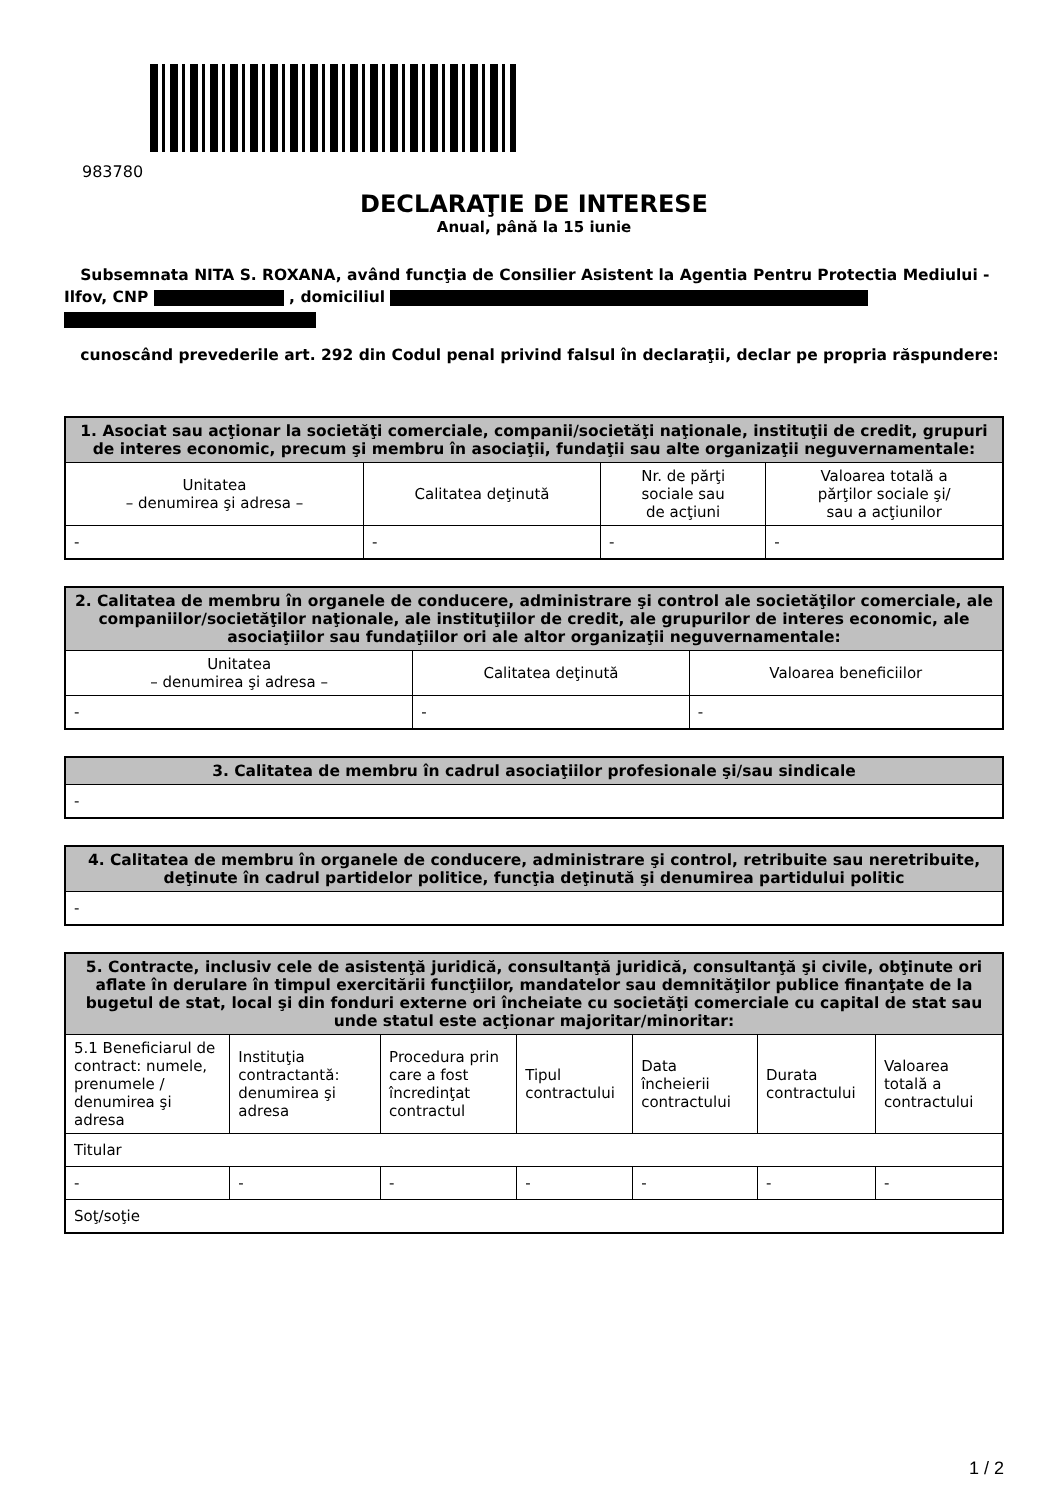983780
DECLARAŢIE DE INTERESE
Anual, până la 15 iunie
Subsemnata NITA S. ROXANA, având funcţia de Consilier Asistent la Agentia Pentru Protectia Mediului - Ilfov, CNP , domiciliul
cunoscând prevederile art. 292 din Codul penal privind falsul în declaraţii, declar pe propria răspundere:
| 1. Asociat sau acţionar la societăţi comerciale, companii/societăţi naţionale, instituţii de credit, grupuri de interes economic, precum şi membru în asociaţii, fundaţii sau alte organizaţii neguvernamentale: | | | |
| --- | --- | --- | --- |
| Unitatea – denumirea şi adresa – | Calitatea deţinută | Nr. de părţi sociale sau de acţiuni | Valoarea totală a părţilor sociale şi/ sau a acţiunilor |
| - | - | - | - |
| 2. Calitatea de membru în organele de conducere, administrare şi control ale societăţilor comerciale, ale companiilor/societăţilor naţionale, ale instituţiilor de credit, ale grupurilor de interes economic, ale asociaţiilor sau fundaţiilor ori ale altor organizaţii neguvernamentale: | | |
| --- | --- | --- |
| Unitatea – denumirea şi adresa – | Calitatea deţinută | Valoarea beneficiilor |
| - | - | - |
| 3. Calitatea de membru în cadrul asociaţiilor profesionale şi/sau sindicale |
| --- |
| - |
| 4. Calitatea de membru în organele de conducere, administrare şi control, retribuite sau neretribuite, deţinute în cadrul partidelor politice, funcţia deţinută şi denumirea partidului politic |
| --- |
| - |
| 5. Contracte, inclusiv cele de asistenţă juridică, consultanţă juridică, consultanţă şi civile, obţinute ori aflate în derulare în timpul exercitării funcţiilor, mandatelor sau demnităţilor publice finanţate de la bugetul de stat, local şi din fonduri externe ori încheiate cu societăţi comerciale cu capital de stat sau unde statul este acţionar majoritar/minoritar: | | | | | | |
| --- | --- | --- | --- | --- | --- | --- |
| 5.1 Beneficiarul de contract: numele, prenumele / denumirea şi adresa | Instituţia contractantă: denumirea şi adresa | Procedura prin care a fost încredinţat contractul | Tipul contractului | Data încheierii contractului | Durata contractului | Valoarea totală a contractului |
| Titular | | | | | | |
| - | - | - | - | - | - | - |
| Soţ/soţie | | | | | | |
1 / 2